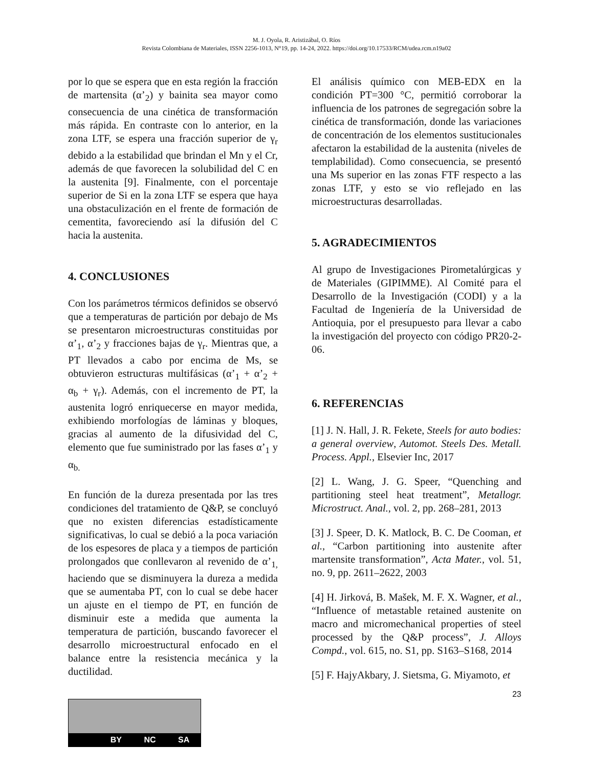M. J. Oyola, R. Aristizábal, O. Ríos
Revista Colombiana de Materiales, ISSN 2256-1013, N°19, pp. 14-24, 2022. https://doi.org/10.17533/RCM/udea.rcm.n19a02
por lo que se espera que en esta región la fracción de martensita (α’<sub>2</sub>) y bainita sea mayor como consecuencia de una cinética de transformación más rápida. En contraste con lo anterior, en la zona LTF, se espera una fracción superior de γ<sub>r</sub> debido a la estabilidad que brindan el Mn y el Cr, además de que favorecen la solubilidad del C en la austenita [9]. Finalmente, con el porcentaje superior de Si en la zona LTF se espera que haya una obstaculización en el frente de formación de cementita, favoreciendo así la difusión del C hacia la austenita.
4. CONCLUSIONES
Con los parámetros térmicos definidos se observó que a temperaturas de partición por debajo de Ms se presentaron microestructuras constituidas por α’<sub>1</sub>, α’<sub>2</sub> y fracciones bajas de γ<sub>r</sub>. Mientras que, a PT llevados a cabo por encima de Ms, se obtuvieron estructuras multifásicas (α’<sub>1</sub> + α’<sub>2</sub> + α<sub>b</sub> + γ<sub>r</sub>). Además, con el incremento de PT, la austenita logró enriquecerse en mayor medida, exhibiendo morfologías de láminas y bloques, gracias al aumento de la difusividad del C, elemento que fue suministrado por las fases α’<sub>1</sub> y α<sub>b.</sub>
En función de la dureza presentada por las tres condiciones del tratamiento de Q&P, se concluyó que no existen diferencias estadísticamente significativas, lo cual se debió a la poca variación de los espesores de placa y a tiempos de partición prolongados que conllevaron al revenido de α’<sub>1,</sub> haciendo que se disminuyera la dureza a medida que se aumentaba PT, con lo cual se debe hacer un ajuste en el tiempo de PT, en función de disminuir este a medida que aumenta la temperatura de partición, buscando favorecer el desarrollo microestructural enfocado en el balance entre la resistencia mecánica y la ductilidad.
El análisis químico con MEB-EDX en la condición PT=300 °C, permitió corroborar la influencia de los patrones de segregación sobre la cinética de transformación, donde las variaciones de concentración de los elementos sustitucionales afectaron la estabilidad de la austenita (niveles de templabilidad). Como consecuencia, se presentó una Ms superior en las zonas FTF respecto a las zonas LTF, y esto se vio reflejado en las microestructuras desarrolladas.
5. AGRADECIMIENTOS
Al grupo de Investigaciones Pirometalúrgicas y de Materiales (GIPIMME). Al Comité para el Desarrollo de la Investigación (CODI) y a la Facultad de Ingeniería de la Universidad de Antioquia, por el presupuesto para llevar a cabo la investigación del proyecto con código PR20-2-06.
6. REFERENCIAS
[1] J. N. Hall, J. R. Fekete, Steels for auto bodies: a general overview, Automot. Steels Des. Metall. Process. Appl., Elsevier Inc, 2017
[2] L. Wang, J. G. Speer, “Quenching and partitioning steel heat treatment”, Metallogr. Microstruct. Anal., vol. 2, pp. 268–281, 2013
[3] J. Speer, D. K. Matlock, B. C. De Cooman, et al., “Carbon partitioning into austenite after martensite transformation”, Acta Mater., vol. 51, no. 9, pp. 2611–2622, 2003
[4] H. Jirková, B. Mašek, M. F. X. Wagner, et al., “Influence of metastable retained austenite on macro and micromechanical properties of steel processed by the Q&P process”, J. Alloys Compd., vol. 615, no. S1, pp. S163–S168, 2014
[5] F. HajyAkbary, J. Sietsma, G. Miyamoto, et
23
BY NC SA